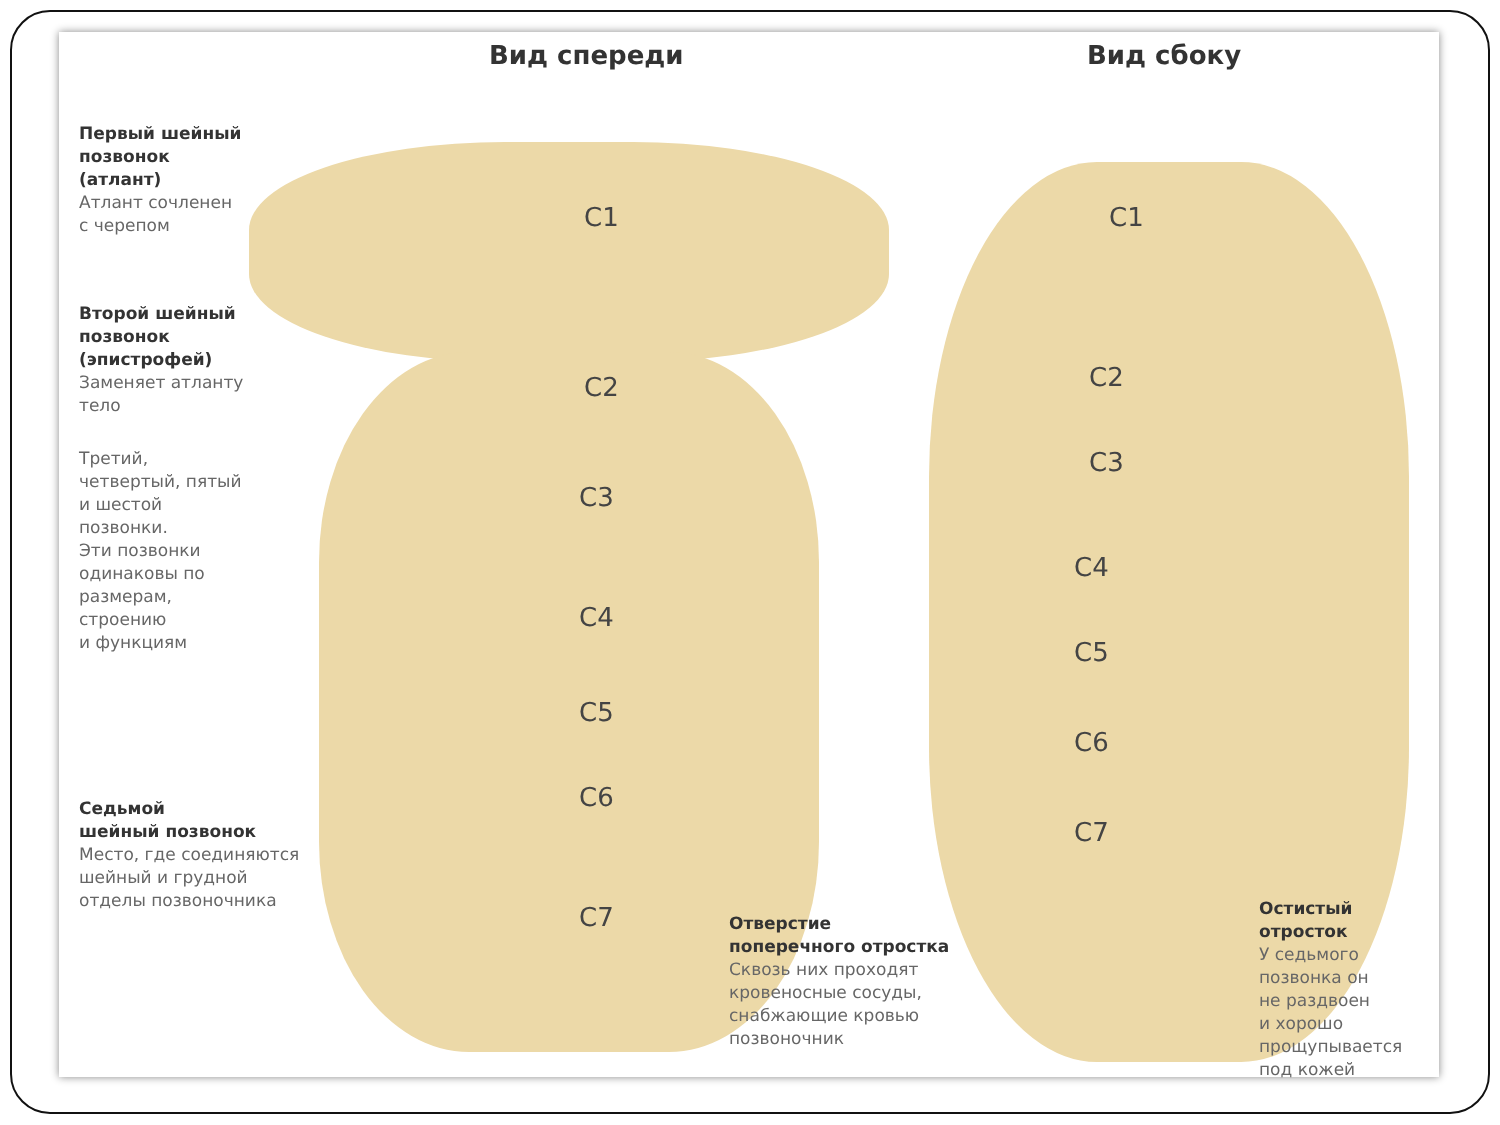Вид спереди Вид сбоку
Первый шейный
позвонок
(атлант)
Атлант сочленен
с черепом
Второй шейный
позвонок
(эпистрофей)
Заменяет атланту
тело
Третий,
четвертый, пятый
и шестой
позвонки.
Эти позвонки
одинаковы по
размерам,
строению
и функциям
Седьмой
шейный позвонок
Место, где соединяются
шейный и грудной
отделы позвоночника
C1
C2
C3
C4
C5
C6
C7
C1
C2
C3
C4
C5
C6
C7
Отверстие
поперечного отростка
Сквозь них проходят
кровеносные сосуды,
снабжающие кровью
позвоночник
Остистый
отросток
У седьмого
позвонка он
не раздвоен
и хорошо
прощупывается
под кожей